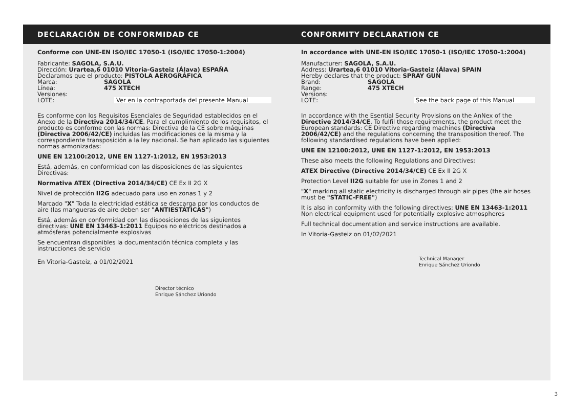DECLARACIÓN DE CONFORMIDAD CE CONFORMITY DECLARATION CE
Conforme con UNE-EN ISO/IEC 17050-1 (ISO/IEC 17050-1:2004)
Fabricante: SAGOLA, S.A.U.
Dirección: Urartea,6 01010 Vitoria-Gasteiz (Álava) ESPAÑA
Declaramos que el producto: PISTOLA AEROGRÁFICA
Marca: SAGOLA Línea: 475 XTECH Versiones: LOTE: Ver en la contraportada del presente Manual
Es conforme con los Requisitos Esenciales de Seguridad establecidos en el Anexo de la Directiva 2014/34/CE. Para el cumplimiento de los requisitos, el producto es conforme con las normas: Directiva de la CE sobre máquinas (Directiva 2006/42/CE) incluidas las modificaciones de la misma y la correspondiente transposición a la ley nacional. Se han aplicado las siguientes normas armonizadas:
UNE EN 12100:2012, UNE EN 1127-1:2012, EN 1953:2013
Está, además, en conformidad con las disposiciones de las siguientes Directivas:
Normativa ATEX (Directiva 2014/34/CE) CE Ex II 2G X
Nivel de protección II2G adecuado para uso en zonas 1 y 2
Marcado "X" Toda la electricidad estática se descarga por los conductos de aire (las mangueras de aire deben ser "ANTIESTÁTICAS")
Está, además en conformidad con las disposiciones de las siguientes directivas: UNE EN 13463-1:2011 Equipos no eléctricos destinados a atmósferas potencialmente explosivas
Se encuentran disponibles la documentación técnica completa y las instrucciones de servicio
En Vitoria-Gasteiz, a 01/02/2021
Director técnico
Enrique Sánchez Uriondo
In accordance with UNE-EN ISO/IEC 17050-1 (ISO/IEC 17050-1:2004)
Manufacturer: SAGOLA, S.A.U.
Address: Urartea,6 01010 Vitoria-Gasteiz (Álava) SPAIN
Hereby declares that the product: SPRAY GUN
Brand: SAGOLA Range: 475 XTECH Versions: LOTE: See the back page of this Manual
In accordance with the Esential Security Provisions on the AnNex of the Directive 2014/34/CE. To fulfil those requirements, the product meet the European standards: CE Directive regarding machines (Directiva 2006/42/CE) and the regulations concerning the transposition thereof. The following standardised regulations have been applied:
UNE EN 12100:2012, UNE EN 1127-1:2012, EN 1953:2013
These also meets the following Regulations and Directives:
ATEX Directive (Directive 2014/34/CE) CE Ex II 2G X
Protection Level II2G suitable for use in Zones 1 and 2
"X" marking all static electricity is discharged through air pipes (the air hoses must be "STATIC-FREE")
It is also in conformity with the following directives: UNE EN 13463-1:2011 Non electrical equipment used for potentially explosive atmospheres
Full technical documentation and service instructions are available.
In Vitoria-Gasteiz on 01/02/2021
Technical Manager
Enrique Sánchez Uriondo
3